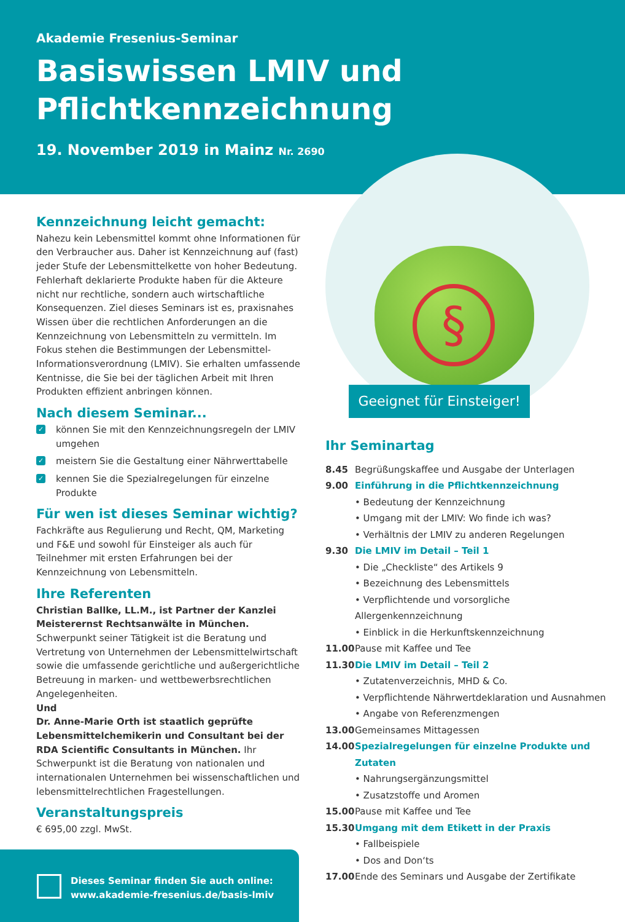Akademie Fresenius-Seminar
Basiswissen LMIV und
Pflichtkennzeichnung
19. November 2019 in Mainz Nr. 2690
§
Geeignet für Einsteiger!
Kennzeichnung leicht gemacht:
Nahezu kein Lebensmittel kommt ohne Informationen für den Verbraucher aus. Daher ist Kennzeichnung auf (fast) jeder Stufe der Lebensmittelkette von hoher Bedeutung. Fehlerhaft deklarierte Produkte haben für die Akteure nicht nur rechtliche, sondern auch wirtschaftliche Konsequenzen. Ziel dieses Seminars ist es, praxisnahes Wissen über die rechtlichen Anforderungen an die Kennzeichnung von Lebensmitteln zu vermitteln. Im Fokus stehen die Bestimmungen der Lebensmittel-Informationsverordnung (LMIV). Sie erhalten umfassende Kentnisse, die Sie bei der täglichen Arbeit mit Ihren Produkten effizient anbringen können.
Nach diesem Seminar...
✓ können Sie mit den Kennzeichnungsregeln der LMIV umgehen
✓ meistern Sie die Gestaltung einer Nährwerttabelle
✓ kennen Sie die Spezialregelungen für einzelne Produkte
Für wen ist dieses Seminar wichtig?
Fachkräfte aus Regulierung und Recht, QM, Marketing und F&E und sowohl für Einsteiger als auch für Teilnehmer mit ersten Erfahrungen bei der Kennzeichnung von Lebensmitteln.
Ihre Referenten
Christian Ballke, LL.M., ist Partner der Kanzlei Meisterernst Rechtsanwälte in München. Schwerpunkt seiner Tätigkeit ist die Beratung und Vertretung von Unternehmen der Lebensmittelwirtschaft sowie die umfassende gerichtliche und außergerichtliche Betreuung in marken- und wettbewerbsrechtlichen Angelegenheiten.
Und
Dr. Anne-Marie Orth ist staatlich geprüfte Lebensmittelchemikerin und Consultant bei der RDA Scientific Consultants in München. Ihr Schwerpunkt ist die Beratung von nationalen und internationalen Unternehmen bei wissenschaftlichen und lebensmittelrechtlichen Fragestellungen.
Veranstaltungspreis
€ 695,00 zzgl. MwSt.
Ihr Seminartag
8.45 Begrüßungskaffee und Ausgabe der Unterlagen
9.00 Einführung in die Pflichtkennzeichnung
• Bedeutung der Kennzeichnung
• Umgang mit der LMIV: Wo finde ich was?
• Verhältnis der LMIV zu anderen Regelungen
9.30 Die LMIV im Detail – Teil 1
• Die „Checkliste“ des Artikels 9
• Bezeichnung des Lebensmittels
• Verpflichtende und vorsorgliche Allergenkennzeichnung
• Einblick in die Herkunftskennzeichnung
11.00 Pause mit Kaffee und Tee
11.30 Die LMIV im Detail – Teil 2
• Zutatenverzeichnis, MHD & Co.
• Verpflichtende Nährwertdeklaration und Ausnahmen
• Angabe von Referenzmengen
13.00 Gemeinsames Mittagessen
14.00 Spezialregelungen für einzelne Produkte und Zutaten
• Nahrungsergänzungsmittel
• Zusatzstoffe und Aromen
15.00 Pause mit Kaffee und Tee
15.30 Umgang mit dem Etikett in der Praxis
• Fallbeispiele
• Dos and Don‘ts
17.00 Ende des Seminars und Ausgabe der Zertifikate
Dieses Seminar finden Sie auch online:
www.akademie-fresenius.de/basis-lmiv